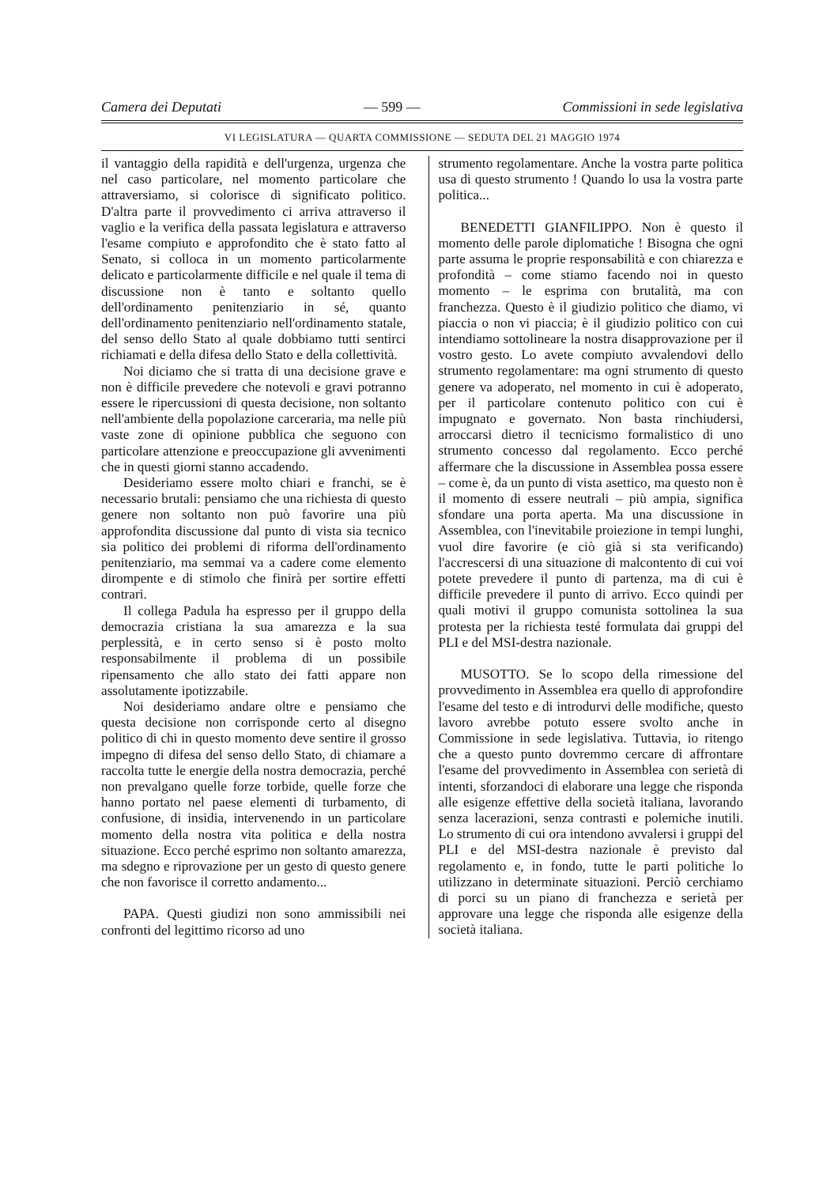Camera dei Deputati — 599 — Commissioni in sede legislativa
VI LEGISLATURA — QUARTA COMMISSIONE — SEDUTA DEL 21 MAGGIO 1974
il vantaggio della rapidità e dell'urgenza, urgenza che nel caso particolare, nel momento particolare che attraversiamo, si colorisce di significato politico. D'altra parte il provvedimento ci arriva attraverso il vaglio e la verifica della passata legislatura e attraverso l'esame compiuto e approfondito che è stato fatto al Senato, si colloca in un momento particolarmente delicato e particolarmente difficile e nel quale il tema di discussione non è tanto e soltanto quello dell'ordinamento penitenziario in sé, quanto dell'ordinamento penitenziario nell'ordinamento statale, del senso dello Stato al quale dobbiamo tutti sentirci richiamati e della difesa dello Stato e della collettività.
Noi diciamo che si tratta di una decisione grave e non è difficile prevedere che notevoli e gravi potranno essere le ripercussioni di questa decisione, non soltanto nell'ambiente della popolazione carceraria, ma nelle più vaste zone di opinione pubblica che seguono con particolare attenzione e preoccupazione gli avvenimenti che in questi giorni stanno accadendo.
Desideriamo essere molto chiari e franchi, se è necessario brutali: pensiamo che una richiesta di questo genere non soltanto non può favorire una più approfondita discussione dal punto di vista sia tecnico sia politico dei problemi di riforma dell'ordinamento penitenziario, ma semmai va a cadere come elemento dirompente e di stimolo che finirà per sortire effetti contrari.
Il collega Padula ha espresso per il gruppo della democrazia cristiana la sua amarezza e la sua perplessità, e in certo senso si è posto molto responsabilmente il problema di un possibile ripensamento che allo stato dei fatti appare non assolutamente ipotizzabile.
Noi desideriamo andare oltre e pensiamo che questa decisione non corrisponde certo al disegno politico di chi in questo momento deve sentire il grosso impegno di difesa del senso dello Stato, di chiamare a raccolta tutte le energie della nostra democrazia, perché non prevalgano quelle forze torbide, quelle forze che hanno portato nel paese elementi di turbamento, di confusione, di insidia, intervenendo in un particolare momento della nostra vita politica e della nostra situazione. Ecco perché esprimo non soltanto amarezza, ma sdegno e riprovazione per un gesto di questo genere che non favorisce il corretto andamento...
PAPA. Questi giudizi non sono ammissibili nei confronti del legittimo ricorso ad uno
strumento regolamentare. Anche la vostra parte politica usa di questo strumento ! Quando lo usa la vostra parte politica...
BENEDETTI GIANFILIPPO. Non è questo il momento delle parole diplomatiche ! Bisogna che ogni parte assuma le proprie responsabilità e con chiarezza e profondità – come stiamo facendo noi in questo momento – le esprima con brutalità, ma con franchezza. Questo è il giudizio politico che diamo, vi piaccia o non vi piaccia; è il giudizio politico con cui intendiamo sottolineare la nostra disapprovazione per il vostro gesto. Lo avete compiuto avvalendovi dello strumento regolamentare: ma ogni strumento di questo genere va adoperato, nel momento in cui è adoperato, per il particolare contenuto politico con cui è impugnato e governato. Non basta rinchiudersi, arroccarsi dietro il tecnicismo formalistico di uno strumento concesso dal regolamento. Ecco perché affermare che la discussione in Assemblea possa essere – come è, da un punto di vista asettico, ma questo non è il momento di essere neutrali – più ampia, significa sfondare una porta aperta. Ma una discussione in Assemblea, con l'inevitabile proiezione in tempi lunghi, vuol dire favorire (e ciò già si sta verificando) l'accrescersi di una situazione di malcontento di cui voi potete prevedere il punto di partenza, ma di cui è difficile prevedere il punto di arrivo. Ecco quindi per quali motivi il gruppo comunista sottolinea la sua protesta per la richiesta testé formulata dai gruppi del PLI e del MSI-destra nazionale.
MUSOTTO. Se lo scopo della rimessione del provvedimento in Assemblea era quello di approfondire l'esame del testo e di introdurvi delle modifiche, questo lavoro avrebbe potuto essere svolto anche in Commissione in sede legislativa. Tuttavia, io ritengo che a questo punto dovremmo cercare di affrontare l'esame del provvedimento in Assemblea con serietà di intenti, sforzandoci di elaborare una legge che risponda alle esigenze effettive della società italiana, lavorando senza lacerazioni, senza contrasti e polemiche inutili. Lo strumento di cui ora intendono avvalersi i gruppi del PLI e del MSI-destra nazionale è previsto dal regolamento e, in fondo, tutte le parti politiche lo utilizzano in determinate situazioni. Perciò cerchiamo di porci su un piano di franchezza e serietà per approvare una legge che risponda alle esigenze della società italiana.